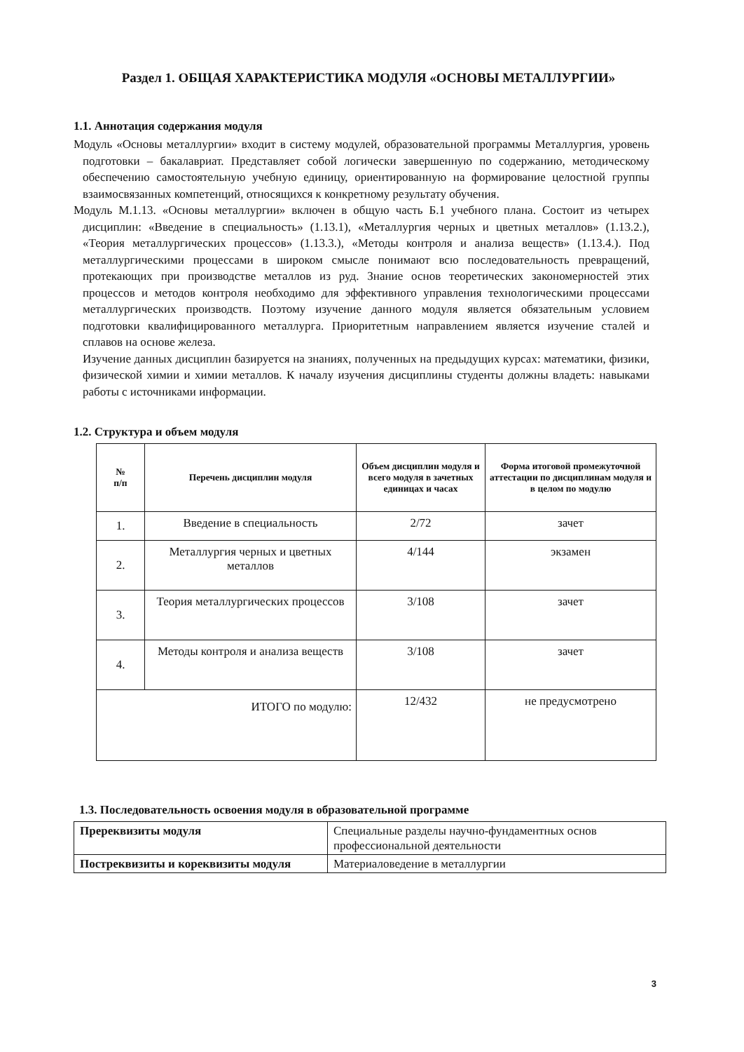Раздел 1. ОБЩАЯ ХАРАКТЕРИСТИКА МОДУЛЯ «ОСНОВЫ МЕТАЛЛУРГИИ»
1.1. Аннотация содержания модуля
Модуль «Основы металлургии» входит в систему модулей, образовательной программы Металлургия, уровень подготовки – бакалавриат. Представляет собой логически завершенную по содержанию, методическому обеспечению самостоятельную учебную единицу, ориентированную на формирование целостной группы взаимосвязанных компетенций, относящихся к конкретному результату обучения.
Модуль М.1.13. «Основы металлургии» включен в общую часть Б.1 учебного плана. Состоит из четырех дисциплин: «Введение в специальность» (1.13.1), «Металлургия черных и цветных металлов» (1.13.2.), «Теория металлургических процессов» (1.13.3.), «Методы контроля и анализа веществ» (1.13.4.). Под металлургическими процессами в широком смысле понимают всю последовательность превращений, протекающих при производстве металлов из руд. Знание основ теоретических закономерностей этих процессов и методов контроля необходимо для эффективного управления технологическими процессами металлургических производств. Поэтому изучение данного модуля является обязательным условием подготовки квалифицированного металлурга. Приоритетным направлением является изучение сталей и сплавов на основе железа.
Изучение данных дисциплин базируется на знаниях, полученных на предыдущих курсах: математики, физики, физической химии и химии металлов. К началу изучения дисциплины студенты должны владеть: навыками работы с источниками информации.
1.2. Структура и объем модуля
| № п/п | Перечень дисциплин модуля | Объем дисциплин модуля и всего модуля в зачетных единицах и часах | Форма итоговой промежуточной аттестации по дисциплинам модуля и в целом по модулю |
| --- | --- | --- | --- |
| 1. | Введение в специальность | 2/72 | зачет |
| 2. | Металлургия черных и цветных металлов | 4/144 | экзамен |
| 3. | Теория металлургических процессов | 3/108 | зачет |
| 4. | Методы контроля и анализа веществ | 3/108 | зачет |
| ИТОГО по модулю: | | 12/432 | не предусмотрено |
1.3. Последовательность освоения модуля в образовательной программе
| Пререквизиты модуля | Специальные разделы научно-фундаментных основ профессиональной деятельности |
| Постреквизиты и кореквизиты модуля | Материаловедение в металлургии |
3